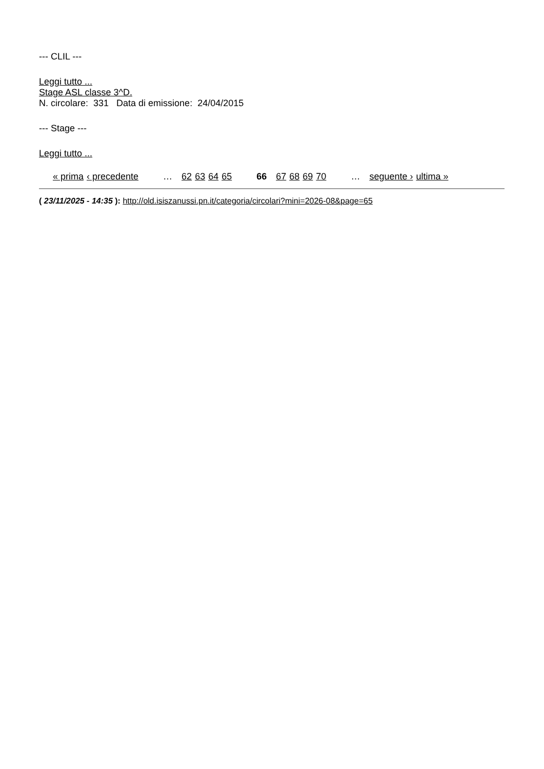--- CLIL ---
Leggi tutto ...
Stage ASL classe 3^D.
N. circolare: 331 Data di emissione: 24/04/2015
--- Stage ---
Leggi tutto ...
« prima ‹ precedente … 62 63 64 65 66 67 68 69 70 … seguente › ultima »
( 23/11/2025 - 14:35 ): http://old.isiszanussi.pn.it/categoria/circolari?mini=2026-08&page=65